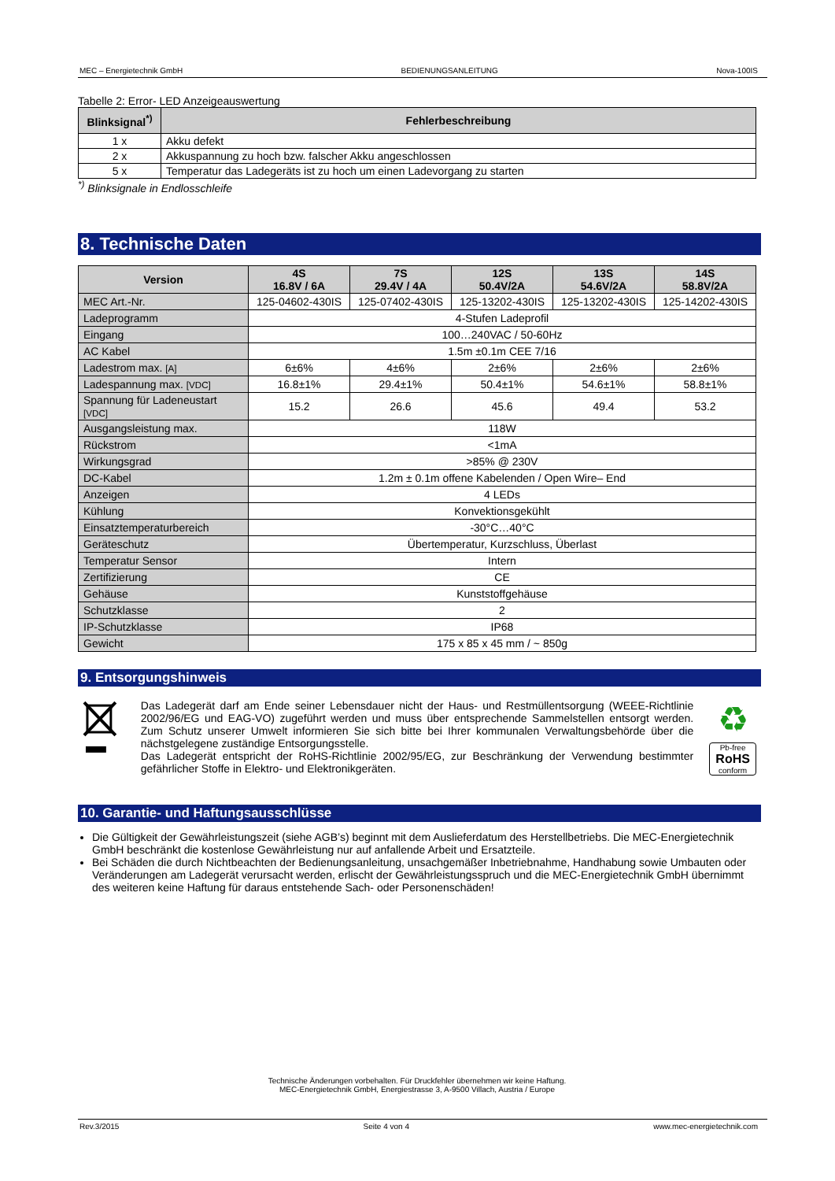MEC – Energietechnik GmbH BEDIENUNGSANLEITUNG Nova-100IS
Tabelle 2: Error- LED Anzeigeauswertung
| Blinksignal<sup>*)</sup> | Fehlerbeschreibung |
| --- | --- |
| 1 x | Akku defekt |
| 2 x | Akkuspannung zu hoch bzw. falscher Akku angeschlossen |
| 5 x | Temperatur das Ladegeräts ist zu hoch um einen Ladevorgang zu starten |
<sup>*)</sup> Blinksignale in Endlosschleife
8. Technische Daten
| Version | 4S 16.8V / 6A | 7S 29.4V / 4A | 12S 50.4V/2A | 13S 54.6V/2A | 14S 58.8V/2A |
| --- | --- | --- | --- | --- | --- |
| MEC Art.-Nr. | 125-04602-430IS | 125-07402-430IS | 125-13202-430IS | 125-13202-430IS | 125-14202-430IS |
| Ladeprogramm | 4-Stufen Ladeprofil | | | | |
| Eingang | 100…240VAC / 50-60Hz | | | | |
| AC Kabel | 1.5m ±0.1m CEE 7/16 | | | | |
| Ladestrom max. [A] | 6±6% | 4±6% | 2±6% | 2±6% | 2±6% |
| Ladespannung max. [VDC] | 16.8±1% | 29.4±1% | 50.4±1% | 54.6±1% | 58.8±1% |
| Spannung für Ladeneustart [VDC] | 15.2 | 26.6 | 45.6 | 49.4 | 53.2 |
| Ausgangsleistung max. | 118W | | | | |
| Rückstrom | <1mA | | | | |
| Wirkungsgrad | >85% @ 230V | | | | |
| DC-Kabel | 1.2m ± 0.1m offene Kabelenden / Open Wire– End | | | | |
| Anzeigen | 4 LEDs | | | | |
| Kühlung | Konvektionsgekühlt | | | | |
| Einsatztemperaturbereich | -30°C…40°C | | | | |
| Geräteschutz | Übertemperatur, Kurzschluss, Überlast | | | | |
| Temperatur Sensor | Intern | | | | |
| Zertifizierung | CE | | | | |
| Gehäuse | Kunststoffgehäuse | | | | |
| Schutzklasse | 2 | | | | |
| IP-Schutzklasse | IP68 | | | | |
| Gewicht | 175 x 85 x 45 mm / ~ 850g | | | | |
9. Entsorgungshinweis
Das Ladegerät darf am Ende seiner Lebensdauer nicht der Haus- und Restmüllentsorgung (WEEE-Richtlinie 2002/96/EG und EAG-VO) zugeführt werden und muss über entsprechende Sammelstellen entsorgt werden. Zum Schutz unserer Umwelt informieren Sie sich bitte bei Ihrer kommunalen Verwaltungsbehörde über die nächstgelegene zuständige Entsorgungsstelle.
Das Ladegerät entspricht der RoHS-Richtlinie 2002/95/EG, zur Beschränkung der Verwendung bestimmter gefährlicher Stoffe in Elektro- und Elektronikgeräten.
♻
Pb-free
RoHS
conform
10. Garantie- und Haftungsausschlüsse
Die Gültigkeit der Gewährleistungszeit (siehe AGB’s) beginnt mit dem Auslieferdatum des Herstellbetriebs. Die MEC-Energietechnik GmbH beschränkt die kostenlose Gewährleistung nur auf anfallende Arbeit und Ersatzteile.
Bei Schäden die durch Nichtbeachten der Bedienungsanleitung, unsachgemäßer Inbetriebnahme, Handhabung sowie Umbauten oder Veränderungen am Ladegerät verursacht werden, erlischt der Gewährleistungsspruch und die MEC-Energietechnik GmbH übernimmt des weiteren keine Haftung für daraus entstehende Sach- oder Personenschäden!
Technische Änderungen vorbehalten. Für Druckfehler übernehmen wir keine Haftung.
MEC-Energietechnik GmbH, Energiestrasse 3, A-9500 Villach, Austria / Europe
Rev.3/2015 Seite 4 von 4 www.mec-energietechnik.com